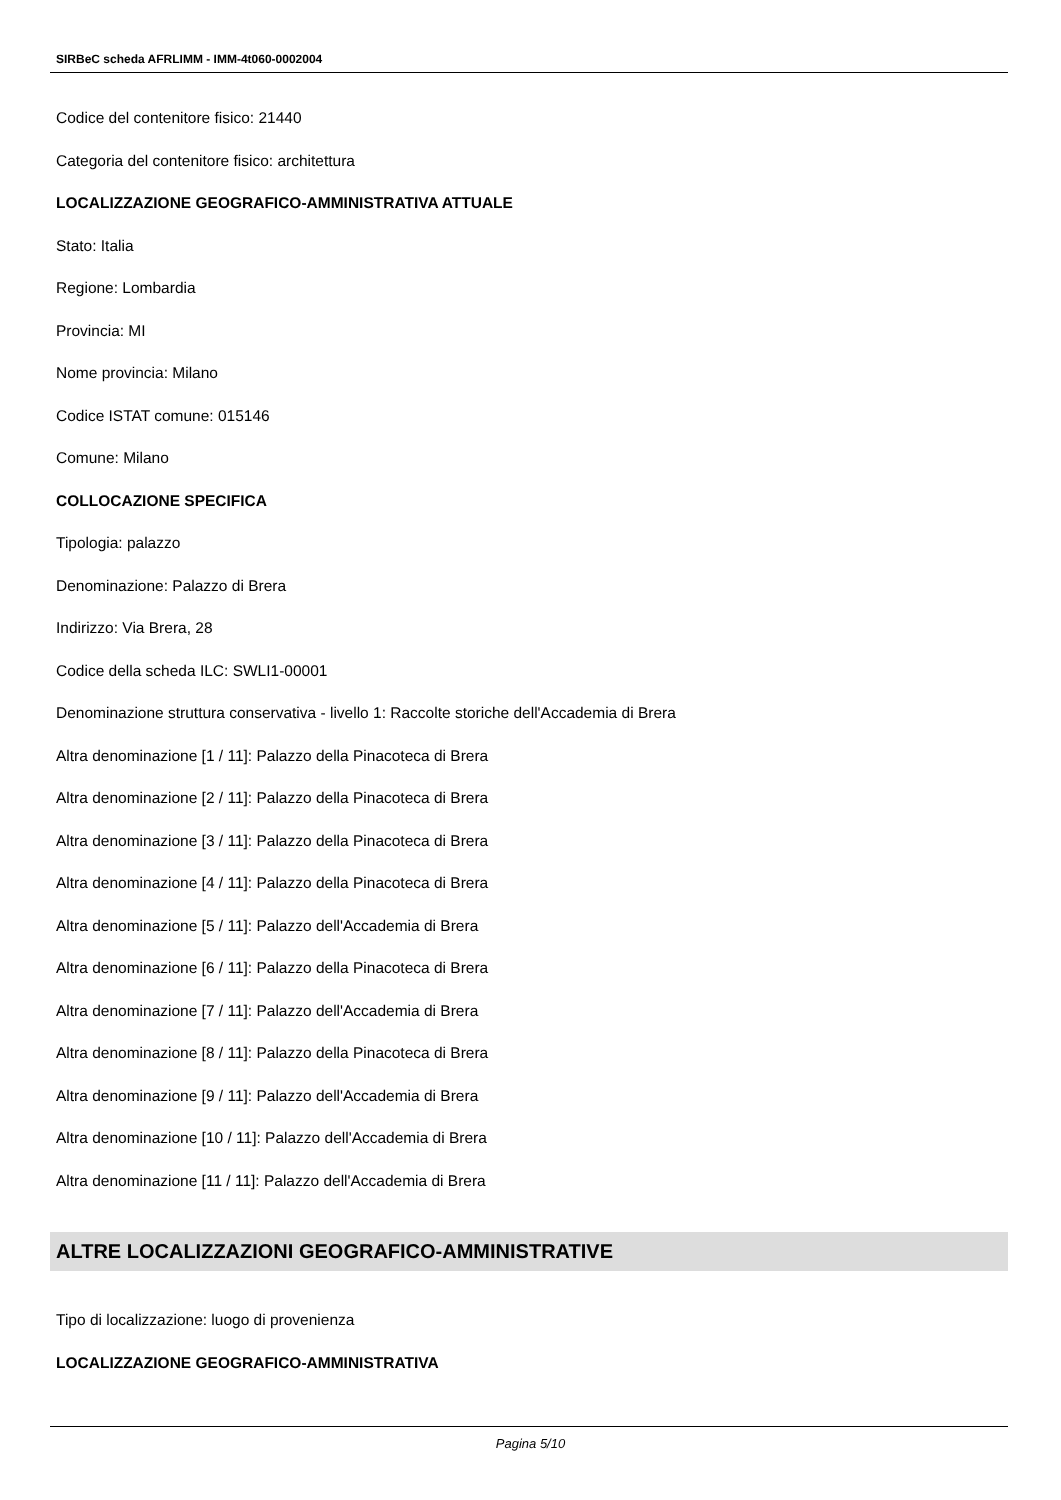SIRBeC scheda AFRLIMM - IMM-4t060-0002004
Codice del contenitore fisico: 21440
Categoria del contenitore fisico: architettura
LOCALIZZAZIONE GEOGRAFICO-AMMINISTRATIVA ATTUALE
Stato: Italia
Regione: Lombardia
Provincia: MI
Nome provincia: Milano
Codice ISTAT comune: 015146
Comune: Milano
COLLOCAZIONE SPECIFICA
Tipologia: palazzo
Denominazione: Palazzo di Brera
Indirizzo: Via Brera, 28
Codice della scheda ILC: SWLI1-00001
Denominazione struttura conservativa - livello 1: Raccolte storiche dell'Accademia di Brera
Altra denominazione [1 / 11]: Palazzo della Pinacoteca di Brera
Altra denominazione [2 / 11]: Palazzo della Pinacoteca di Brera
Altra denominazione [3 / 11]: Palazzo della Pinacoteca di Brera
Altra denominazione [4 / 11]: Palazzo della Pinacoteca di Brera
Altra denominazione [5 / 11]: Palazzo dell'Accademia di Brera
Altra denominazione [6 / 11]: Palazzo della Pinacoteca di Brera
Altra denominazione [7 / 11]: Palazzo dell'Accademia di Brera
Altra denominazione [8 / 11]: Palazzo della Pinacoteca di Brera
Altra denominazione [9 / 11]: Palazzo dell'Accademia di Brera
Altra denominazione [10 / 11]: Palazzo dell'Accademia di Brera
Altra denominazione [11 / 11]: Palazzo dell'Accademia di Brera
ALTRE LOCALIZZAZIONI GEOGRAFICO-AMMINISTRATIVE
Tipo di localizzazione: luogo di provenienza
LOCALIZZAZIONE GEOGRAFICO-AMMINISTRATIVA
Pagina 5/10